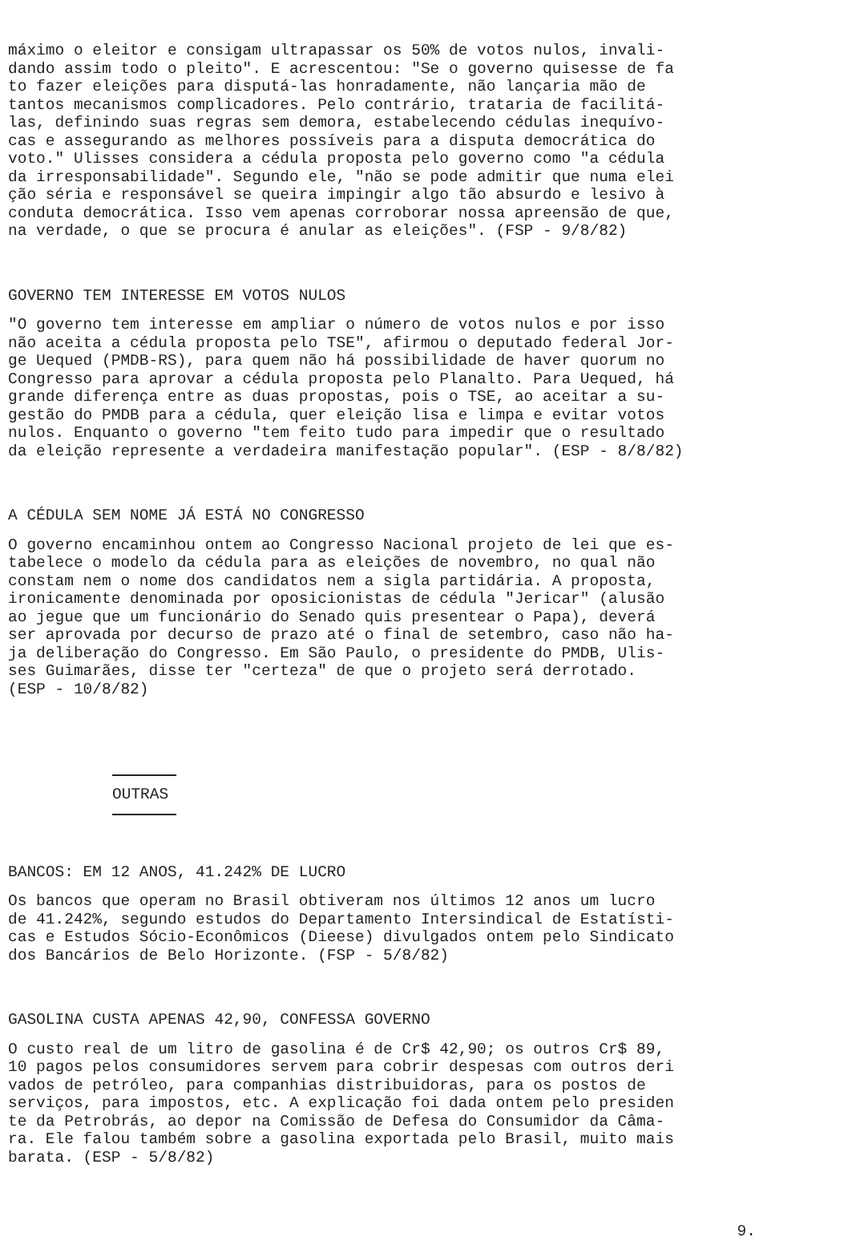máximo o eleitor e consigam ultrapassar os 50% de votos nulos, invali- dando assim todo o pleito". E acrescentou: "Se o governo quisesse de fa to fazer eleições para disputá-las honradamente, não lançaria mão de tantos mecanismos complicadores. Pelo contrário, trataria de facilitá- las, definindo suas regras sem demora, estabelecendo cédulas inequívo- cas e assegurando as melhores possíveis para a disputa democrática do voto." Ulisses considera a cédula proposta pelo governo como "a cédula da irresponsabilidade". Segundo ele, "não se pode admitir que numa elei ção séria e responsável se queira impingir algo tão absurdo e lesivo à conduta democrática. Isso vem apenas corroborar nossa apreensão de que, na verdade, o que se procura é anular as eleições". (FSP - 9/8/82)
GOVERNO TEM INTERESSE EM VOTOS NULOS
"O governo tem interesse em ampliar o número de votos nulos e por isso não aceita a cédula proposta pelo TSE", afirmou o deputado federal Jor- ge Uequed (PMDB-RS), para quem não há possibilidade de haver quorum no Congresso para aprovar a cédula proposta pelo Planalto. Para Uequed, há grande diferença entre as duas propostas, pois o TSE, ao aceitar a su- gestão do PMDB para a cédula, quer eleição lisa e limpa e evitar votos nulos. Enquanto o governo "tem feito tudo para impedir que o resultado da eleição represente a verdadeira manifestação popular". (ESP - 8/8/82)
A CÉDULA SEM NOME JÁ ESTÁ NO CONGRESSO
O governo encaminhou ontem ao Congresso Nacional projeto de lei que es- tabelece o modelo da cédula para as eleições de novembro, no qual não constam nem o nome dos candidatos nem a sigla partidária. A proposta, ironicamente denominada por oposicionistas de cédula "Jericar" (alusão ao jegue que um funcionário do Senado quis presentear o Papa), deverá ser aprovada por decurso de prazo até o final de setembro, caso não ha- ja deliberação do Congresso. Em São Paulo, o presidente do PMDB, Ulis- ses Guimarães, disse ter "certeza" de que o projeto será derrotado. (ESP - 10/8/82)
OUTRAS
BANCOS: EM 12 ANOS, 41.242% DE LUCRO
Os bancos que operam no Brasil obtiveram nos últimos 12 anos um lucro de 41.242%, segundo estudos do Departamento Intersindical de Estatísti- cas e Estudos Sócio-Econômicos (Dieese) divulgados ontem pelo Sindicato dos Bancários de Belo Horizonte. (FSP - 5/8/82)
GASOLINA CUSTA APENAS 42,90, CONFESSA GOVERNO
O custo real de um litro de gasolina é de Cr$ 42,90; os outros Cr$ 89, 10 pagos pelos consumidores servem para cobrir despesas com outros deri vados de petróleo, para companhias distribuidoras, para os postos de serviços, para impostos, etc. A explicação foi dada ontem pelo presiden te da Petrobrás, ao depor na Comissão de Defesa do Consumidor da Câma- ra. Ele falou também sobre a gasolina exportada pelo Brasil, muito mais barata. (ESP - 5/8/82)
9.